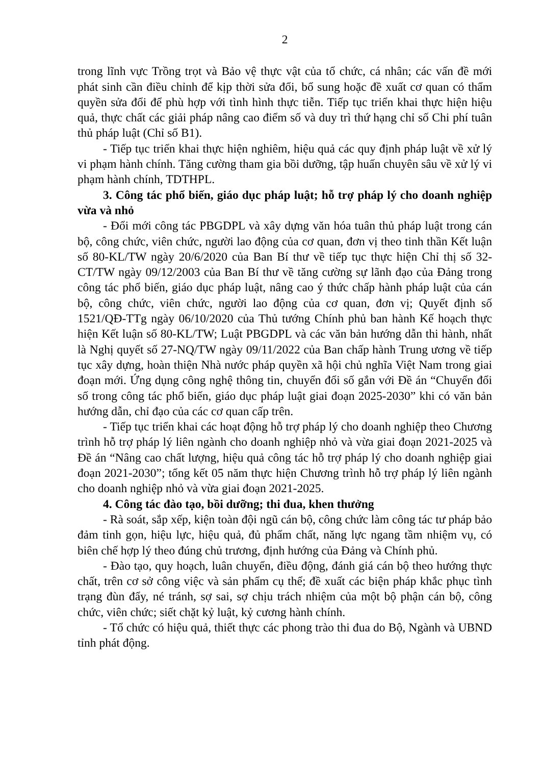2
trong lĩnh vực Trồng trọt và Bảo vệ thực vật của tổ chức, cá nhân; các vấn đề mới phát sinh cần điều chỉnh để kịp thời sửa đổi, bổ sung hoặc đề xuất cơ quan có thẩm quyền sửa đổi để phù hợp với tình hình thực tiễn. Tiếp tục triển khai thực hiện hiệu quả, thực chất các giải pháp nâng cao điểm số và duy trì thứ hạng chỉ số Chi phí tuân thủ pháp luật (Chỉ số B1).
- Tiếp tục triển khai thực hiện nghiêm, hiệu quả các quy định pháp luật về xử lý vi phạm hành chính. Tăng cường tham gia bồi dưỡng, tập huấn chuyên sâu về xử lý vi phạm hành chính, TDTHPL.
3. Công tác phổ biến, giáo dục pháp luật; hỗ trợ pháp lý cho doanh nghiệp vừa và nhỏ
- Đổi mới công tác PBGDPL và xây dựng văn hóa tuân thủ pháp luật trong cán bộ, công chức, viên chức, người lao động của cơ quan, đơn vị theo tinh thần Kết luận số 80-KL/TW ngày 20/6/2020 của Ban Bí thư về tiếp tục thực hiện Chỉ thị số 32-CT/TW ngày 09/12/2003 của Ban Bí thư về tăng cường sự lãnh đạo của Đảng trong công tác phổ biến, giáo dục pháp luật, nâng cao ý thức chấp hành pháp luật của cán bộ, công chức, viên chức, người lao động của cơ quan, đơn vị; Quyết định số 1521/QĐ-TTg ngày 06/10/2020 của Thủ tướng Chính phủ ban hành Kế hoạch thực hiện Kết luận số 80-KL/TW; Luật PBGDPL và các văn bản hướng dẫn thi hành, nhất là Nghị quyết số 27-NQ/TW ngày 09/11/2022 của Ban chấp hành Trung ương về tiếp tục xây dựng, hoàn thiện Nhà nước pháp quyền xã hội chủ nghĩa Việt Nam trong giai đoạn mới. Ứng dụng công nghệ thông tin, chuyển đổi số gắn với Đề án “Chuyển đổi số trong công tác phổ biến, giáo dục pháp luật giai đoạn 2025-2030” khi có văn bản hướng dẫn, chỉ đạo của các cơ quan cấp trên.
- Tiếp tục triển khai các hoạt động hỗ trợ pháp lý cho doanh nghiệp theo Chương trình hỗ trợ pháp lý liên ngành cho doanh nghiệp nhỏ và vừa giai đoạn 2021-2025 và Đề án “Nâng cao chất lượng, hiệu quả công tác hỗ trợ pháp lý cho doanh nghiệp giai đoạn 2021-2030”; tổng kết 05 năm thực hiện Chương trình hỗ trợ pháp lý liên ngành cho doanh nghiệp nhỏ và vừa giai đoạn 2021-2025.
4. Công tác đào tạo, bồi dưỡng; thi đua, khen thưởng
- Rà soát, sắp xếp, kiện toàn đội ngũ cán bộ, công chức làm công tác tư pháp bảo đảm tinh gọn, hiệu lực, hiệu quả, đủ phẩm chất, năng lực ngang tầm nhiệm vụ, có biên chế hợp lý theo đúng chủ trương, định hướng của Đảng và Chính phủ.
- Đào tạo, quy hoạch, luân chuyển, điều động, đánh giá cán bộ theo hướng thực chất, trên cơ sở công việc và sản phẩm cụ thể; đề xuất các biện pháp khắc phục tình trạng đùn đẩy, né tránh, sợ sai, sợ chịu trách nhiệm của một bộ phận cán bộ, công chức, viên chức; siết chặt kỷ luật, kỷ cương hành chính.
- Tổ chức có hiệu quả, thiết thực các phong trào thi đua do Bộ, Ngành và UBND tỉnh phát động.